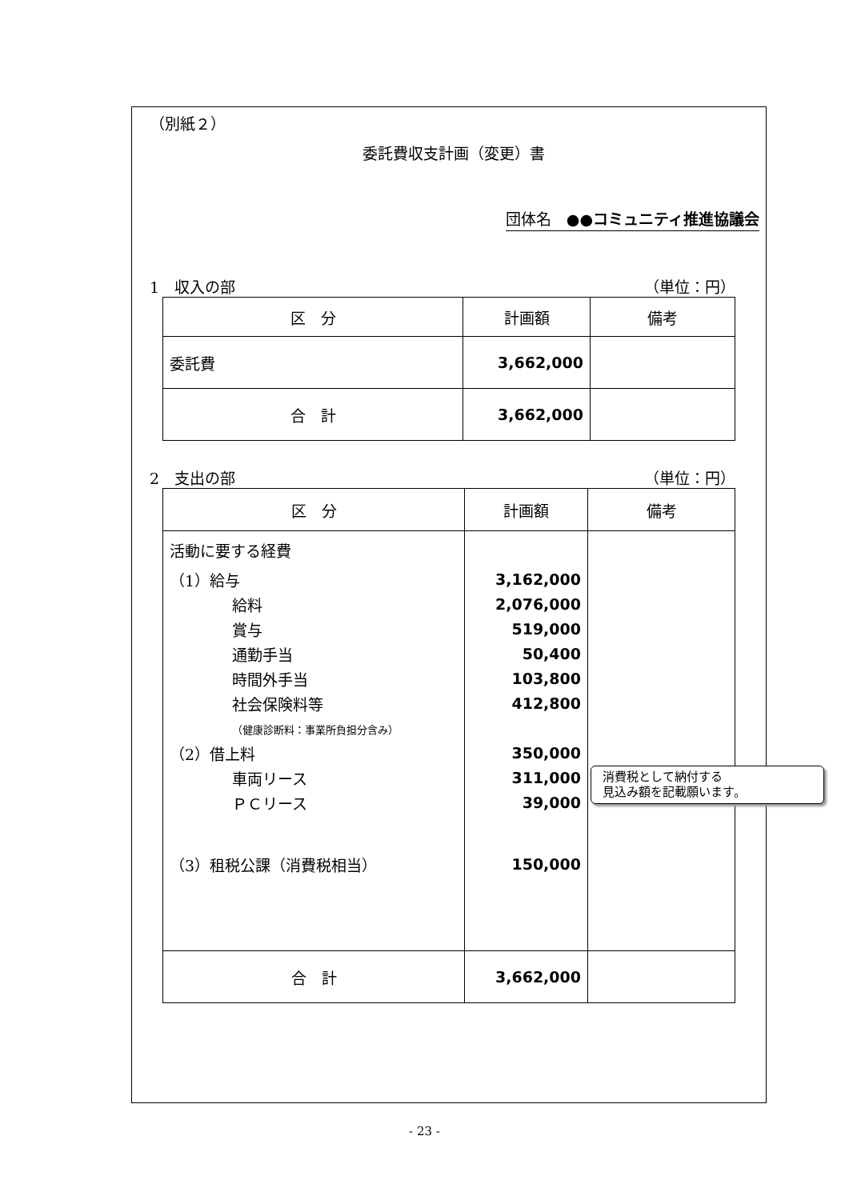（別紙２）
委託費収支計画（変更）書
団体名　●●コミュニティ推進協議会
1　収入の部 （単位：円）
| 区 分 | 計画額 | 備考 |
| --- | --- | --- |
| 委託費 | 3,662,000 | |
| 合 計 | 3,662,000 | |
2　支出の部 （単位：円）
| 区 分 | 計画額 | 備考 |
| --- | --- | --- |
| 活動に要する経費 （1）給与 給料 賞与 通勤手当 時間外手当 社会保険料等 （健康診断料：事業所負担分含み） （2）借上料 車両リース ＰＣリース （3）租税公課（消費税相当） | 3,162,000 2,076,000 519,000 50,400 103,800 412,800 350,000 311,000 39,000 150,000 | |
| 合 計 | 3,662,000 | |
消費税として納付する
見込み額を記載願います。
- 23 -